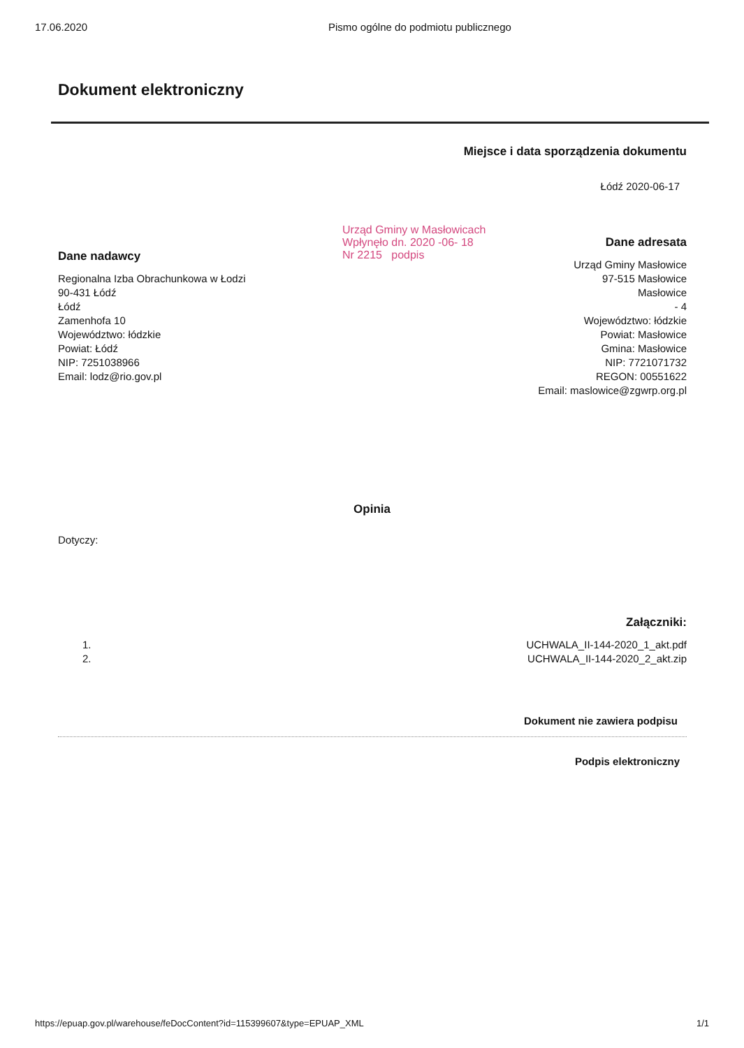17.06.2020 Pismo ogólne do podmiotu publicznego
Dokument elektroniczny
Dane nadawcy
Regionalna Izba Obrachunkowa w Łodzi
90-431 Łódź
Łódź
Zamenhofa 10
Województwo: łódzkie
Powiat: Łódź
NIP: 7251038966
Email: lodz@rio.gov.pl
Miejsce i data sporządzenia dokumentu
Łódź 2020-06-17
Dane adresata
Urząd Gminy Masłowice
97-515 Masłowice
Masłowice
- 4
Województwo: łódzkie
Powiat: Masłowice
Gmina: Masłowice
NIP: 7721071732
REGON: 00551622
Email: maslowice@zgwrp.org.pl
Urząd Gminy w Masłowicach
Wpłynęło dn. 2020 -06- 18
Nr 2215 podpis
Opinia
Dotyczy:
Załączniki:
1.
2.
UCHWALA_II-144-2020_1_akt.pdf
UCHWALA_II-144-2020_2_akt.zip
Dokument nie zawiera podpisu
Podpis elektroniczny
https://epuap.gov.pl/warehouse/feDocContent?id=115399607&type=EPUAP_XML
1/1